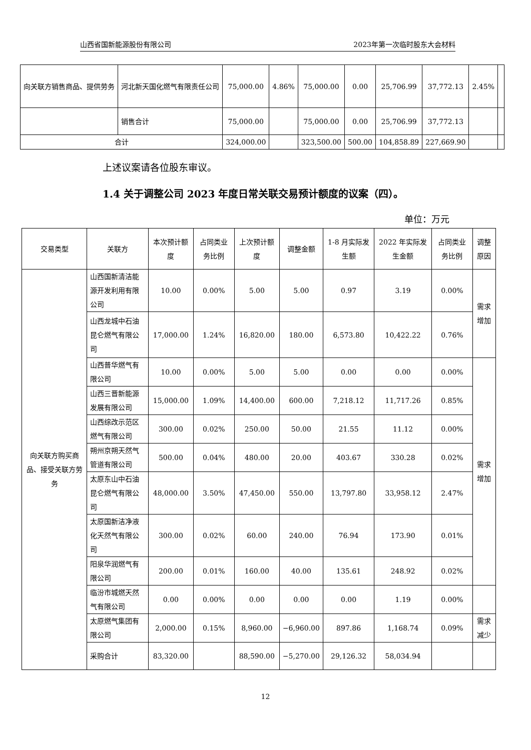山西省国新能源股份有限公司 2023年第一次临时股东大会材料
| 向关联方销售商品、提供劳务 | 河北新天国化燃气有限责任公司 | 75,000.00 | 4.86% | 75,000.00 | 0.00 | 25,706.99 | 37,772.13 | 2.45% | |
| | 销售合计 | 75,000.00 | | 75,000.00 | 0.00 | 25,706.99 | 37,772.13 | | |
| 合计 | | 324,000.00 | | 323,500.00 | 500.00 | 104,858.89 | 227,669.90 | | |
上述议案请各位股东审议。
1.4 关于调整公司 2023 年度日常关联交易预计额度的议案（四）。
单位：万元
| 交易类型 | 关联方 | 本次预计额度 | 占同类业务比例 | 上次预计额度 | 调整金额 | 1-8 月实际发生额 | 2022 年实际发生金额 | 占同类业务比例 | 调整原因 |
| --- | --- | --- | --- | --- | --- | --- | --- | --- | --- |
| 向关联方购买商品、接受关联方劳务 | 山西国新清洁能源开发利用有限公司 | 10.00 | 0.00% | 5.00 | 5.00 | 0.97 | 3.19 | 0.00% | 需求增加 |
| | 山西龙城中石油昆仑燃气有限公司 | 17,000.00 | 1.24% | 16,820.00 | 180.00 | 6,573.80 | 10,422.22 | 0.76% | |
| | 山西普华燃气有限公司 | 10.00 | 0.00% | 5.00 | 5.00 | 0.00 | 0.00 | 0.00% | 需求增加 |
| | 山西三晋新能源发展有限公司 | 15,000.00 | 1.09% | 14,400.00 | 600.00 | 7,218.12 | 11,717.26 | 0.85% | |
| | 山西综改示范区燃气有限公司 | 300.00 | 0.02% | 250.00 | 50.00 | 21.55 | 11.12 | 0.00% | |
| | 朔州京朔天然气管道有限公司 | 500.00 | 0.04% | 480.00 | 20.00 | 403.67 | 330.28 | 0.02% | |
| | 太原东山中石油昆仑燃气有限公司 | 48,000.00 | 3.50% | 47,450.00 | 550.00 | 13,797.80 | 33,958.12 | 2.47% | |
| | 太原国新洁净液化天然气有限公司 | 300.00 | 0.02% | 60.00 | 240.00 | 76.94 | 173.90 | 0.01% | |
| | 阳泉华润燃气有限公司 | 200.00 | 0.01% | 160.00 | 40.00 | 135.61 | 248.92 | 0.02% | |
| | 临汾市城燃天然气有限公司 | 0.00 | 0.00% | 0.00 | 0.00 | 0.00 | 1.19 | 0.00% | |
| | 太原燃气集团有限公司 | 2,000.00 | 0.15% | 8,960.00 | −6,960.00 | 897.86 | 1,168.74 | 0.09% | 需求减少 |
| | 采购合计 | 83,320.00 | | 88,590.00 | −5,270.00 | 29,126.32 | 58,034.94 | | |
12